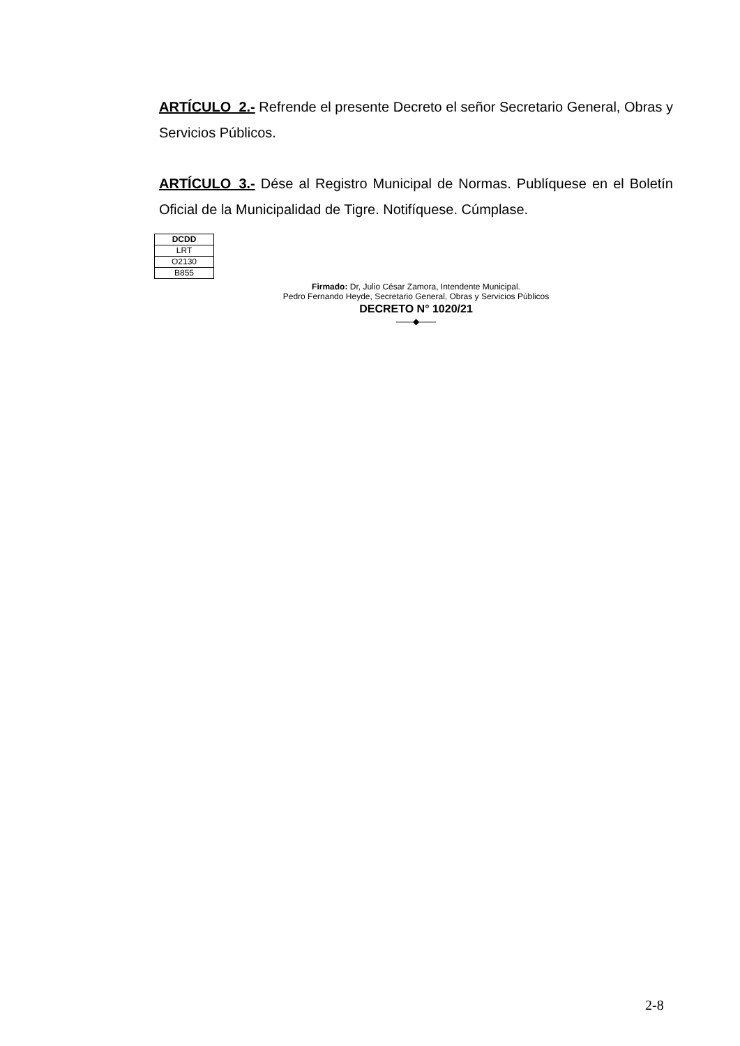ARTÍCULO_2.- Refrende el presente Decreto el señor Secretario General, Obras y Servicios Públicos.
ARTÍCULO_3.- Dése al Registro Municipal de Normas. Publíquese en el Boletín Oficial de la Municipalidad de Tigre. Notifíquese. Cúmplase.
| DCDD |
| LRT |
| O2130 |
| B855 |
Firmado: Dr, Julio César Zamora, Intendente Municipal.
Pedro Fernando Heyde, Secretario General, Obras y Servicios Públicos
DECRETO N° 1020/21
——◆——
2-8